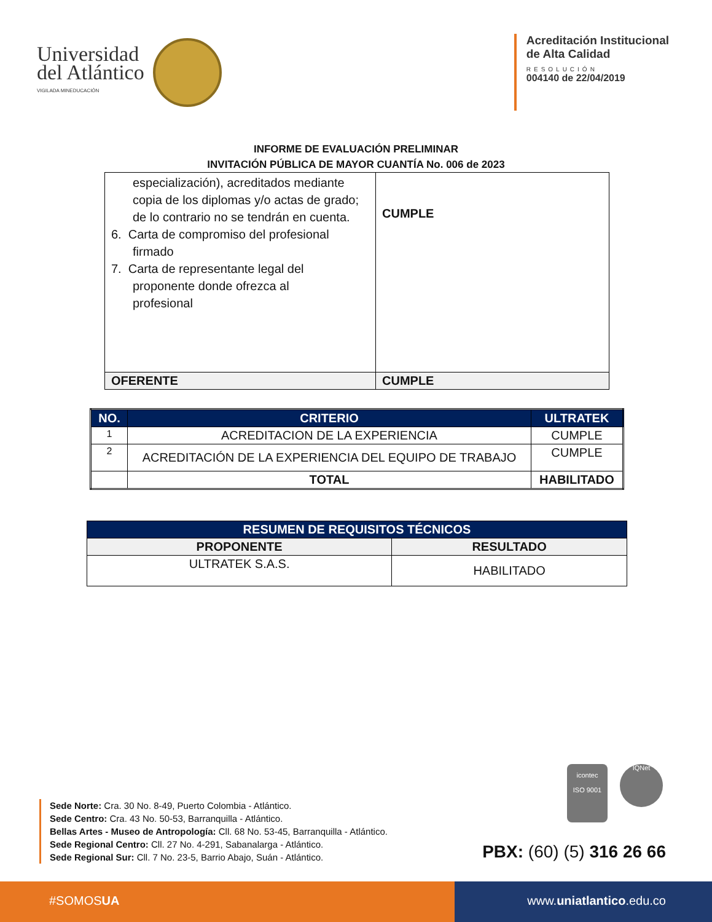Universidad
del Atlántico
VIGILADA MINEDUCACIÓN
Acreditación Institucional
de Alta Calidad
RESOLUCIÓN
004140 de 22/04/2019
INFORME DE EVALUACIÓN PRELIMINAR
INVITACIÓN PÚBLICA DE MAYOR CUANTÍA No. 006 de 2023
| especialización), acreditados mediante copia de los diplomas y/o actas de grado; de lo contrario no se tendrán en cuenta. 6. Carta de compromiso del profesional firmado 7. Carta de representante legal del proponente donde ofrezca al profesional | CUMPLE |
| OFERENTE | CUMPLE |
| NO. | CRITERIO | ULTRATEK |
| --- | --- | --- |
| 1 | ACREDITACION DE LA EXPERIENCIA | CUMPLE |
| 2 | ACREDITACIÓN DE LA EXPERIENCIA DEL EQUIPO DE TRABAJO | CUMPLE |
| | TOTAL | HABILITADO |
| RESUMEN DE REQUISITOS TÉCNICOS | |
| PROPONENTE | RESULTADO |
| ULTRATEK S.A.S. | HABILITADO |
icontec
ISO 9001
IQNet
Sede Norte: Cra. 30 No. 8-49, Puerto Colombia - Atlántico.
Sede Centro: Cra. 43 No. 50-53, Barranquilla - Atlántico.
Bellas Artes - Museo de Antropología: Cll. 68 No. 53-45, Barranquilla - Atlántico.
Sede Regional Centro: Cll. 27 No. 4-291, Sabanalarga - Atlántico.
Sede Regional Sur: Cll. 7 No. 23-5, Barrio Abajo, Suán - Atlántico.
PBX: (60) (5) 316 26 66
#SOMOSUA www.uniatlantico.edu.co